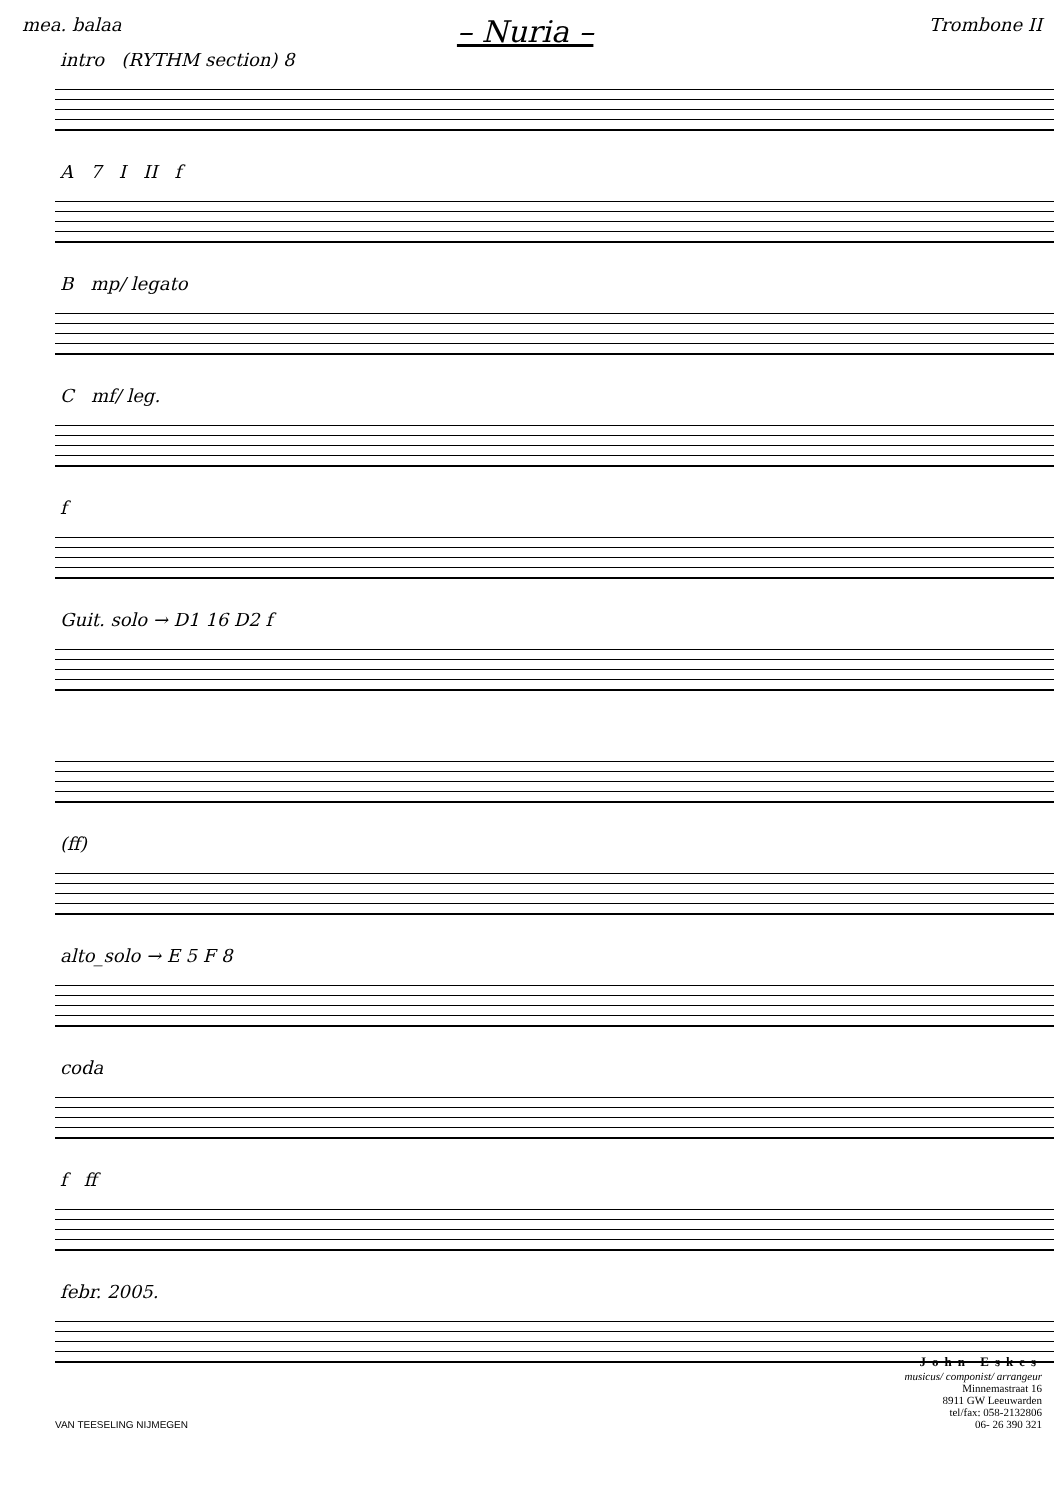mea. balaa – Nuria – Trombone II
intro (RYTHM section) 8
A 7 I II f
B mp/ legato
C mf/ leg.
f
Guit. solo → D1 16 D2 f
(ff)
alto_solo → E 5 F 8
coda
f ff
febr. 2005.
VAN TEESELING NIJMEGEN
John Eskes
musicus/ componist/ arrangeur
Minnemastraat 16
8911 GW Leeuwarden
tel/fax: 058-2132806
06- 26 390 321